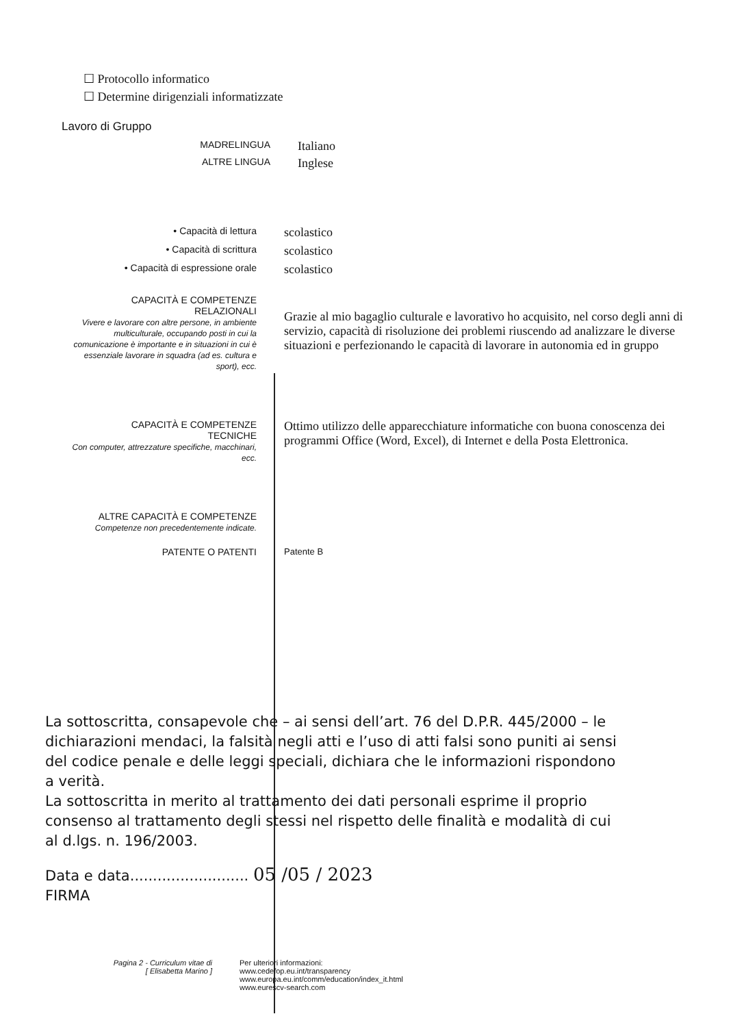☐ Protocollo informatico
☐ Determine dirigenziali informatizzate
Lavoro di Gruppo
MADRELINGUA
Italiano
ALTRE LINGUA
Inglese
• Capacità di lettura
scolastico
• Capacità di scrittura
scolastico
• Capacità di espressione orale
scolastico
CAPACITÀ E COMPETENZE
RELAZIONALI
Vivere e lavorare con altre persone, in ambiente multiculturale, occupando posti in cui la comunicazione è importante e in situazioni in cui è essenziale lavorare in squadra (ad es. cultura e sport), ecc.
Grazie al mio bagaglio culturale e lavorativo ho acquisito, nel corso degli anni di servizio, capacità di risoluzione dei problemi riuscendo ad analizzare le diverse situazioni e perfezionando le capacità di lavorare in autonomia ed in gruppo
CAPACITÀ E COMPETENZE
TECNICHE
Con computer, attrezzature specifiche, macchinari, ecc.
Ottimo utilizzo delle apparecchiature informatiche con buona conoscenza dei programmi Office (Word, Excel), di Internet e della Posta Elettronica.
ALTRE CAPACITÀ E COMPETENZE
Competenze non precedentemente indicate.
PATENTE O PATENTI Patente B
La sottoscritta, consapevole che – ai sensi dell’art. 76 del D.P.R. 445/2000 – le dichiarazioni mendaci, la falsità negli atti e l’uso di atti falsi sono puniti ai sensi del codice penale e delle leggi speciali, dichiara che le informazioni rispondono a verità.
La sottoscritta in merito al trattamento dei dati personali esprime il proprio consenso al trattamento degli stessi nel rispetto delle finalità e modalità di cui al d.lgs. n. 196/2003.
Data e data.......................... 05 /05 / 2023
FIRMA
Pagina 2 - Curriculum vitae di
[ Elisabetta Marino ]
Per ulteriori informazioni:
www.cedefop.eu.int/transparency
www.europa.eu.int/comm/education/index_it.html
www.eurescv-search.com